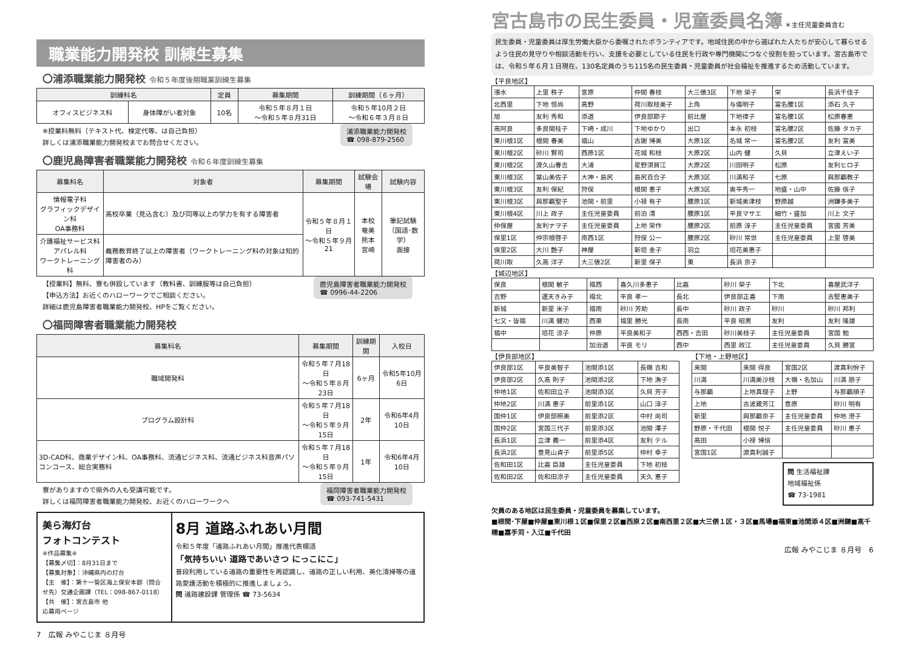職業能力開発校 訓練生募集
〇浦添職業能力開発校 令和５年度後期職業訓練生募集
| 訓練科名 | | 定員 | 募集期間 | 訓練期間（６ヶ月） |
| --- | --- | --- | --- | --- |
| オフィスビジネス科 | 身体障がい者対象 | 10名 | 令和５年８月１日 ～令和５年８月31日 | 令和５年10月２日 ～令和６年３月８日 |
浦添職業能力開発校
☎ 098-879-2560
※授業料無料（テキスト代、検定代等、は自己負担）
詳しくは浦添職業能力開発校までお問合せください。
〇鹿児島障害者職業能力開発校 令和６年度訓練生募集
| 募集科名 | 対象者 | 募集期間 | 試験会場 | 試験内容 |
| --- | --- | --- | --- | --- |
| 情報電子科 グラフィックデザイン科 OA事務科 | 高校卒業（見込含む）及び同等以上の学力を有する障害者 | 令和５年８月１日 ～令和５年９月21 | 本校 奄美 熊本 宮崎 | 筆記試験 （国語･数学） 面接 |
| 介護福祉サービス科 アパレル科 ワークトレーニング科 | 義務教育終了以上の障害者（ワークトレーニング科の対象は知的障害者のみ） | | | |
鹿児島障害者職業能力開発校
☎ 0996-44-2206
【授業料】無料、寮も併設しています（教科書、訓練服等は自己負担）
【申込方法】お近くのハローワークでご相談ください。
詳細は鹿児島障害者職業能力開発校、HPをご覧ください。
〇福岡障害者職業能力開発校
| 募集科名 | 募集期間 | 訓練期間 | 入校日 |
| --- | --- | --- | --- |
| 職域開発科 | 令和５年７月18日 ～令和５年８月23日 | 6ヶ月 | 令和5年10月6日 |
| プログラム設計科 | 令和５年７月18日 ～令和５年９月15日 | 2年 | 令和6年4月10日 |
| 3D-CAD科、商業デザイン科、OA事務科、流通ビジネス科、流通ビジネス科音声パソコンコース、総合実務科 | 令和５年７月18日 ～令和５年９月15日 | 1年 | 令和6年4月10日 |
福岡障害者職業能力開発校
☎ 093-741-5431
寮がありますので県外の人も受講可能です。
詳しくは福岡障害者職業能力開発校、お近くのハローワークへ
美ら海灯台
フォトコンテスト
※作品募集※
【募集〆切】：8月31日まで
【募集対象】：沖縄県内の灯台
【主　催】：第十一管区海上保安本部（問合せ先）交通企画課（TEL：098-867-0118）
【共　催】：宮古島市 他
応募用ページ
8月 道路ふれあい月間
令和５年度「道路ふれあい月間」推進代表標語
「気持ちいい 道路であいさつ にっこにこ」
普段利用している道路の重要性を再認識し、道路の正しい利用、美化清掃等の道路愛護活動を積極的に推進しましょう。
問 道路建設課 管理係 ☎ 73-5634
7　広報 みやこじま ８月号
宮古島市の民生委員・児童委員名簿 ＊主任児童委員含む
民生委員・児童委員は厚生労働大臣から委嘱されたボランティアです。地域住民の中から選ばれた人たちが安心して暮らせるよう住民の見守りや相談活動を行い、支援を必要としている住民を行政や専門機関につなぐ役割を担っています。宮古島市では、令和５年６月１日現在、130名定員のうち115名の民生委員・児童委員が社会福祉を推進するため活動しています。
【平良地区】
| 漲水 | 上里 秩子 | 宮原 | 仲間 春枝 | 大三俵3区 | 下地 榮子 | 栄 | 長浜千佳子 |
| 北西里 | 下地 恒尚 | 高野 | 荷川取枝美子 | 上角 | 与儀明子 | 富名腰1区 | 添石 久子 |
| 旭 | 友利 秀和 | 添道 | 伊良部節子 | 前比屋 | 下地律子 | 富名腰1区 | 松原春恵 |
| 高阿良 | 多良間桂子 | 下崎・成川 | 下地ゆかり | 出口 | 本永 初枝 | 富名腰2区 | 佐藤 タカ子 |
| 東川根1区 | 根間 春美 | 福山 | 古謝 博美 | 大原1区 | 名城 常一 | 富名腰2区 | 友利 富美 |
| 東川根2区 | 砂川 賢司 | 西原1区 | 花城 和枝 | 大原2区 | 山内 健 | 久貝 | 立津えい子 |
| 東川根2区 | 渡久山春吉 | 大浦 | 星野須賀江 | 大原2区 | 川田明子 | 松原 | 友利ヒロ子 |
| 東川根3区 | 當山美佐子 | 大神・島尻 | 島尻百合子 | 大原3区 | 川満和子 | 七原 | 與那覇教子 |
| 東川根3区 | 友利 保紀 | 狩俣 | 根間 恵子 | 大原3区 | 奥平秀一 | 地盛・山中 | 佐藤 信子 |
| 東川根3区 | 與那覇聖子 | 池間・前里 | 小禄 有子 | 腰原1区 | 新城美津枝 | 野原越 | 洲鎌多美子 |
| 東川根4区 | 川上 政子 | 主任児童委員 | 前泊 清 | 腰原1区 | 平良マサエ | 細竹・盛加 | 川上 文子 |
| 仲保屋 | 友利ナヲ子 | 主任児童委員 | 上地 栄作 | 腰原2区 | 前原 淳子 | 主任児童委員 | 宮國 芳美 |
| 保里1区 | 仲宗根啓子 | 南西1区 | 狩俣 公一 | 腰原2区 | 砂川 常世 | 主任児童委員 | 上里 啓美 |
| 保里2区 | 大川 艶子 | 神屋 | 新垣 圭子 | 羽立 | 垣花美恵子 | | |
| 荷川取 | 久高 洋子 | 大三俵2区 | 新里 保子 | 東 | 長浜 京子 | | |
【城辺地区】
| 保良 | 根間 敏子 | 福西 | 喜久川多恵子 | 比嘉 | 砂川 榮子 | 下北 | 喜屋武洋子 |
| 吉野 | 運天きみ子 | 福北 | 平良 孝一 | 長北 | 伊良部正喜 | 下南 | 古堅恵美子 |
| 新城 | 新里 米子 | 福南 | 砂川 芳助 | 長中 | 砂川 政子 | 砂川 | 砂川 邦利 |
| 七又・皆福 | 川満 健功 | 西東 | 福里 勝光 | 長南 | 平良 昭男 | 友利 | 友利 隆雄 |
| 福中 | 垣花 涼子 | 仲原 | 平良美和子 | 西西・吉田 | 砂川美枝子 | 主任児童委員 | 宮国 勉 |
| | | 加治道 | 平良 モリ | 西中 | 西里 政江 | 主任児童委員 | 久貝 勝宣 |
【伊良部地区】
| 伊良部1区 | 平良美智子 | 池間添1区 | 長嶺 吉和 |
| 伊良部2区 | 久高 則子 | 池間添2区 | 下地 漁子 |
| 仲地1区 | 佐和田立子 | 池間添3区 | 久貝 芳子 |
| 仲地2区 | 川満 恵子 | 前里添1区 | 山口 淳子 |
| 国仲1区 | 伊良部照美 | 前里添2区 | 中村 尚司 |
| 国仲2区 | 宮国三代子 | 前里添3区 | 池間 澤子 |
| 長浜1区 | 立津 義一 | 前里添4区 | 友利 テル |
| 長浜2区 | 豊見山貞子 | 前里添5区 | 仲村 幸子 |
| 佐和田1区 | 比嘉 臣雄 | 主任児童委員 | 下地 初枝 |
| 佐和田2区 | 佐和田涼子 | 主任児童委員 | 天久 恵子 |
【下地・上野地区】
| 来間 | 来間 得良 | 宮国2区 | 渡真利佾子 |
| 川満 | 川満美沙枝 | 大嶺・名加山 | 川満 朋子 |
| 与那覇 | 上地真理子 | 上野 | 与那覇順子 |
| 上地 | 古波蔵芳江 | 豊原 | 砂川 明有 |
| 新里 | 與那覇京子 | 主任児童委員 | 仲地 澄子 |
| 野原・千代田 | 根間 悦子 | 主任児童委員 | 砂川 恵子 |
| 高田 | 小禄 博信 | | |
| 宮国1区 | 渡真利誠子 | | |
問 生活福祉課
地域福祉係
☎ 73-1981
欠員のある地区は民生委員・児童委員を募集しています。
■根間･下屋■仲屋■東川根１区■保里２区■西原２区■南西里２区■大三俵１区・３区■馬場■福東■池間添４区■洲鎌■高千穂■嘉手苅・入江■千代田
広報 みやこじま ８月号　6